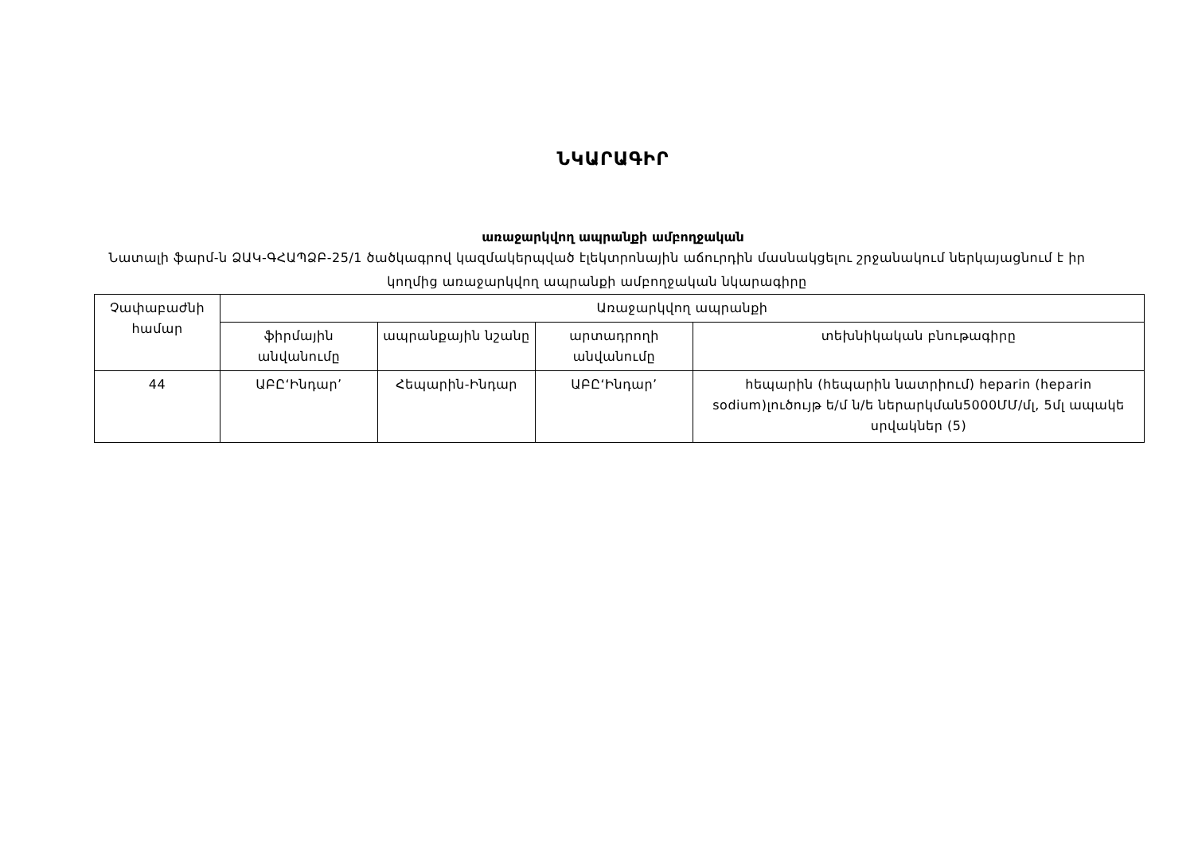ՆԿԱՐԱԳԻՐ
առաջարկվող ապրանքի ամբողջական
Նատալի ֆարմ-ն ՁԱԿ-ԳՀԱՊՁԲ-25/1 ծածկագրով կազմակերպված էլեկտրոնային աճուրդին մասնակցելու շրջանակում ներկայացնում է իր կողմից առաջարկվող ապրանքի ամբողջական նկարագիրը
| Չափաբաժնի համար | Առաջարկվող ապրանքի | | | |
| --- | --- | --- | --- | --- |
| | ֆիրմային անվանումը | ապրանքային նշանը | արտադրողի անվանումը | տեխնիկական բնութագիրը |
| 44 | ԱԲԸ‘Ինդար’ | Հեպարին-Ինդար | ԱԲԸ‘Ինդար’ | հեպարին (հեպարին նատրիում) heparin (heparin sodium)լուծույթ ե/մ ն/ե ներարկման5000ՄՄ/մլ, 5մլ ապակե սրվակներ (5) |